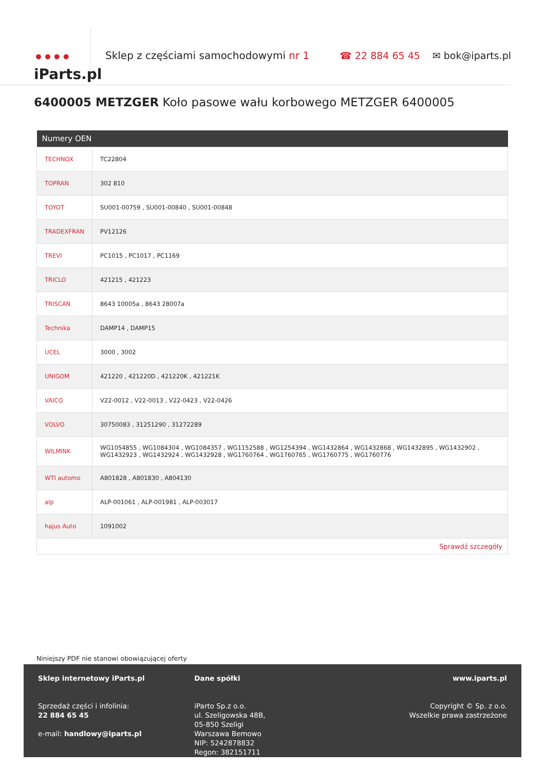••••
iParts.pl
Sklep z częściami samochodowymi nr 1
☎ 22 884 65 45 ✉ bok@iparts.pl
6400005 METZGER Koło pasowe wału korbowego METZGER 6400005
| Numery OEN | |
| --- | --- |
| TECHNOX | TC22804 |
| TOPRAN | 302 810 |
| TOYOT | SU001-00759 , SU001-00840 , SU001-00848 |
| TRADEXFRAN | PV12126 |
| TREVI | PC1015 , PC1017 , PC1169 |
| TRICLO | 421215 , 421223 |
| TRISCAN | 8643 10005a , 8643 28007a |
| Technika | DAMP14 , DAMP15 |
| UCEL | 3000 , 3002 |
| UNIGOM | 421220 , 421220D , 421220K , 421221K |
| VAICO | V22-0012 , V22-0013 , V22-0423 , V22-0426 |
| VOLVO | 30750083 , 31251290 , 31272289 |
| WILMINK | WG1054855 , WG1084304 , WG1084357 , WG1152588 , WG1254394 , WG1432864 , WG1432868 , WG1432895 , WG1432902 , WG1432923 , WG1432924 , WG1432928 , WG1760764 , WG1760765 , WG1760775 , WG1760776 |
| WTI automo | A801828 , A801830 , A804130 |
| alp | ALP-001061 , ALP-001981 , ALP-003017 |
| hajus Auto | 1091002 |
| Sprawdź szczegóły | |
Niniejszy PDF nie stanowi obowiązującej oferty
Sklep internetowy iParts.pl
Sprzedaż części i infolinia:
22 884 65 45
e-mail: handlowy@iparts.pl
Dane spółki
iParto Sp.z o.o.
ul. Szeligowska 48B,
05-850 Szeligi
Warszawa Bemowo
NIP: 5242878832
Regon: 382151711
www.iparts.pl
Copyright © Sp. z o.o.
Wszelkie prawa zastrzeżone